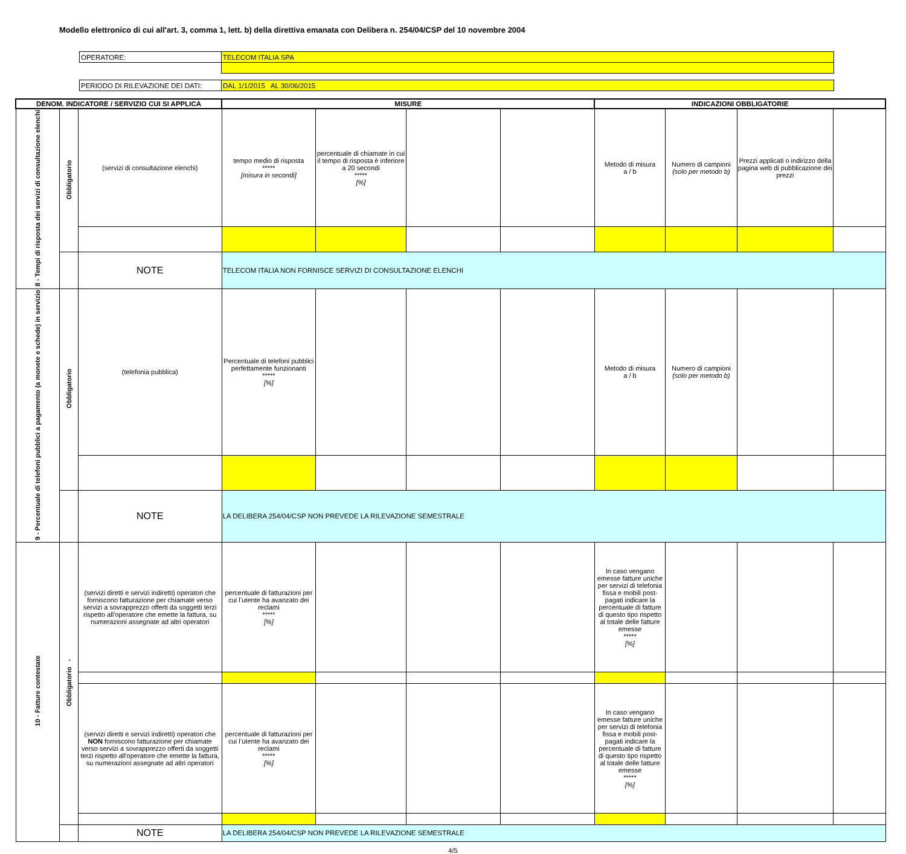Modello elettronico di cui all'art. 3, comma 1, lett. b) della direttiva emanata con Delibera n. 254/04/CSP del 10 novembre 2004
| OPERATORE: | TELECOM ITALIA SPA |
| PERIODO DI RILEVAZIONE DEI DATI: | DAL 1/1/2015 AL 30/06/2015 |
| DENOM. INDICATORE / SERVIZIO CUI SI APPLICA | | | MISURE | | | | INDICAZIONI OBBLIGATORIE | | | |
| --- | --- | --- | --- | --- | --- | --- | --- | --- | --- | --- |
| 8 - Tempi di risposta dei servizi di consultazione elenchi | Obbligatorio | (servizi di consultazione elenchi) | tempo medio di risposta ***** [misura in secondi] | percentuale di chiamate in cui il tempo di risposta è inferiore a 20 secondi ***** [%] | | | Metodo di misura a / b | Numero di campioni (solo per metodo b) | Prezzi applicati o indirizzo della pagina web di pubblicazione dei prezzi | |
| | | NOTE | TELECOM ITALIA NON FORNISCE SERVIZI DI CONSULTAZIONE ELENCHI | | | | | | | |
| 9 - Percentuale di telefoni pubblici a pagamento (a monete e schede) in servizio | Obbligatorio | (telefonia pubblica) | Percentuale di telefoni pubblici perfettamente funzionanti ***** [%] | | | | Metodo di misura a / b | Numero di campioni (solo per metodo b) | | |
| | | NOTE | LA DELIBERA 254/04/CSP NON PREVEDE LA RILEVAZIONE SEMESTRALE | | | | | | | |
| 10 - Fatture contestate | Obbligatorio - | (servizi diretti e servizi indiretti) operatori che forniscono fatturazione per chiamate verso servizi a sovrapprezzo offerti da soggetti terzi rispetto all'operatore che emette la fattura, su numerazioni assegnate ad altri operatori | percentuale di fatturazioni per cui l’utente ha avanzato dei reclami ***** [%] | | | | In caso vengano emesse fatture uniche per servizi di telefonia fissa e mobili post-pagati indicare la percentuale di fatture di questo tipo rispetto al totale delle fatture emesse ***** [%] | | | |
| | | (servizi diretti e servizi indiretti) operatori che NON forniscono fatturazione per chiamate verso servizi a sovrapprezzo offerti da soggetti terzi rispetto all'operatore che emette la fattura, su numerazioni assegnate ad altri operatori | percentuale di fatturazioni per cui l’utente ha avanzato dei reclami ***** [%] | | | | In caso vengano emesse fatture uniche per servizi di telefonia fissa e mobili post-pagati indicare la percentuale di fatture di questo tipo rispetto al totale delle fatture emesse ***** [%] | | | |
| | | NOTE | LA DELIBERA 254/04/CSP NON PREVEDE LA RILEVAZIONE SEMESTRALE | | | | | | | |
4/5